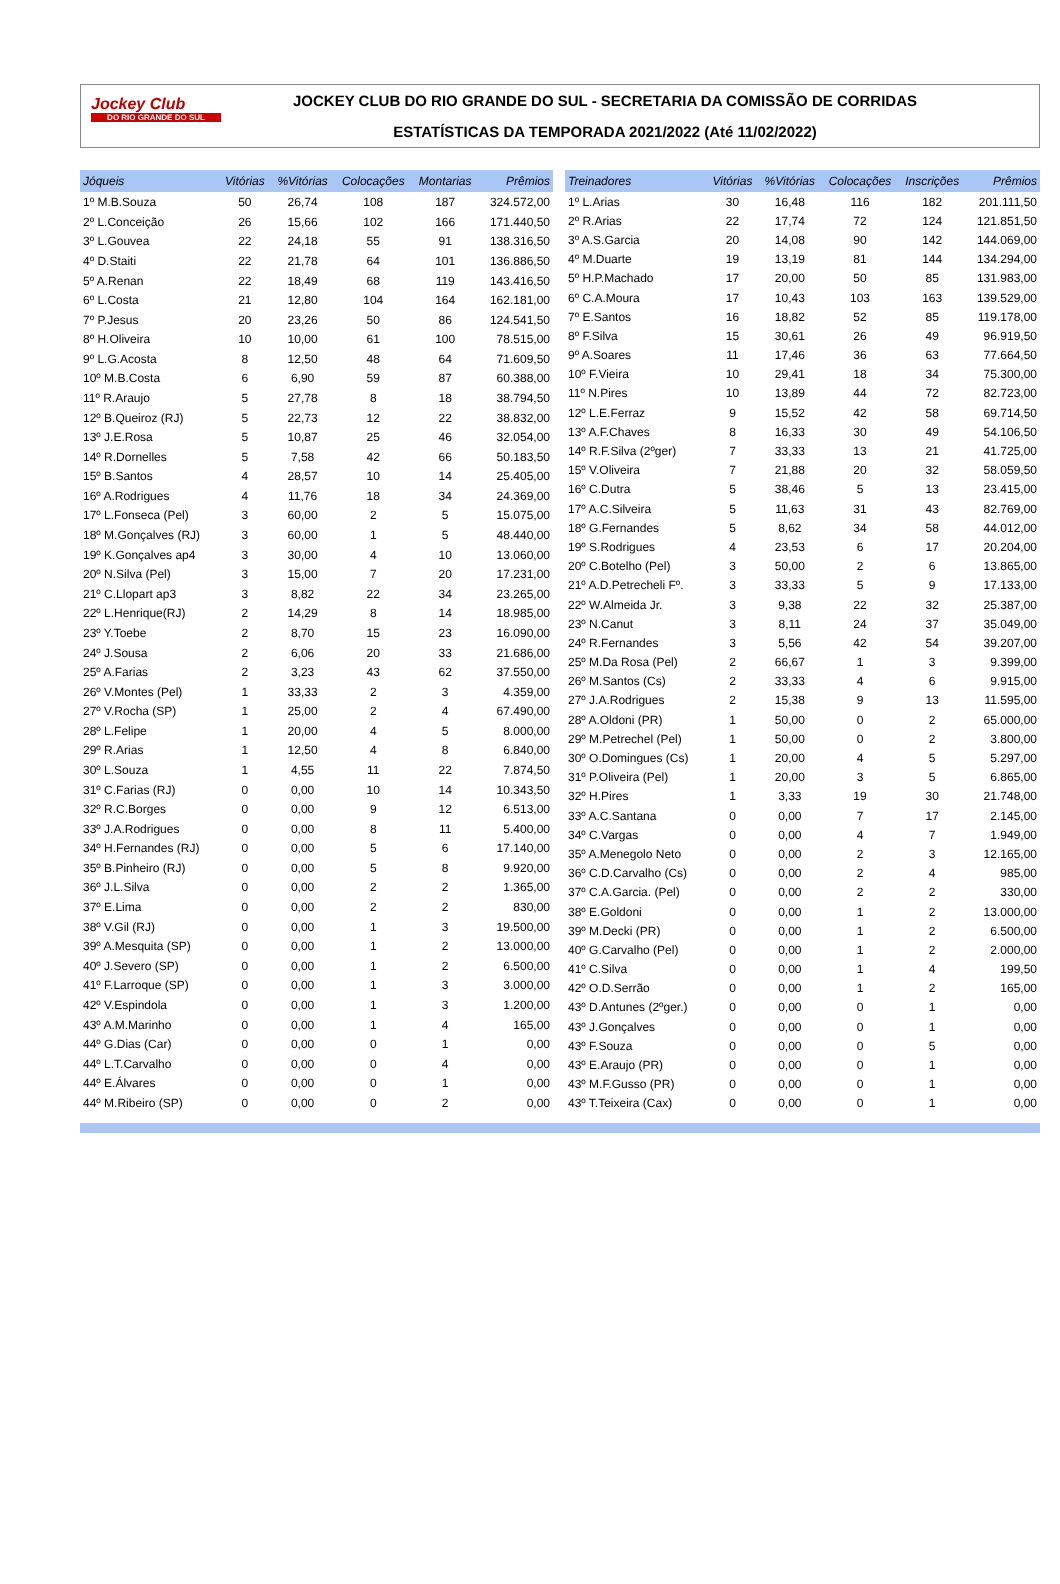Jockey Club
DO RIO GRANDE DO SUL
JOCKEY CLUB DO RIO GRANDE DO SUL - SECRETARIA DA COMISSÃO DE CORRIDAS
ESTATÍSTICAS DA TEMPORADA 2021/2022 (Até 11/02/2022)
| Jóqueis | Vitórias | %Vitórias | Colocações | Montarias | Prêmios |
| --- | --- | --- | --- | --- | --- |
| 1º M.B.Souza | 50 | 26,74 | 108 | 187 | 324.572,00 |
| 2º L.Conceição | 26 | 15,66 | 102 | 166 | 171.440,50 |
| 3º L.Gouvea | 22 | 24,18 | 55 | 91 | 138.316,50 |
| 4º D.Staiti | 22 | 21,78 | 64 | 101 | 136.886,50 |
| 5º A.Renan | 22 | 18,49 | 68 | 119 | 143.416,50 |
| 6º L.Costa | 21 | 12,80 | 104 | 164 | 162.181,00 |
| 7º P.Jesus | 20 | 23,26 | 50 | 86 | 124.541,50 |
| 8º H.Oliveira | 10 | 10,00 | 61 | 100 | 78.515,00 |
| 9º L.G.Acosta | 8 | 12,50 | 48 | 64 | 71.609,50 |
| 10º M.B.Costa | 6 | 6,90 | 59 | 87 | 60.388,00 |
| 11º R.Araujo | 5 | 27,78 | 8 | 18 | 38.794,50 |
| 12º B.Queiroz (RJ) | 5 | 22,73 | 12 | 22 | 38.832,00 |
| 13º J.E.Rosa | 5 | 10,87 | 25 | 46 | 32.054,00 |
| 14º R.Dornelles | 5 | 7,58 | 42 | 66 | 50.183,50 |
| 15º B.Santos | 4 | 28,57 | 10 | 14 | 25.405,00 |
| 16º A.Rodrigues | 4 | 11,76 | 18 | 34 | 24.369,00 |
| 17º L.Fonseca (Pel) | 3 | 60,00 | 2 | 5 | 15.075,00 |
| 18º M.Gonçalves (RJ) | 3 | 60,00 | 1 | 5 | 48.440,00 |
| 19º K.Gonçalves ap4 | 3 | 30,00 | 4 | 10 | 13.060,00 |
| 20º N.Silva (Pel) | 3 | 15,00 | 7 | 20 | 17.231,00 |
| 21º C.Llopart ap3 | 3 | 8,82 | 22 | 34 | 23.265,00 |
| 22º L.Henrique(RJ) | 2 | 14,29 | 8 | 14 | 18.985,00 |
| 23º Y.Toebe | 2 | 8,70 | 15 | 23 | 16.090,00 |
| 24º J.Sousa | 2 | 6,06 | 20 | 33 | 21.686,00 |
| 25º A.Farias | 2 | 3,23 | 43 | 62 | 37.550,00 |
| 26º V.Montes (Pel) | 1 | 33,33 | 2 | 3 | 4.359,00 |
| 27º V.Rocha (SP) | 1 | 25,00 | 2 | 4 | 67.490,00 |
| 28º L.Felipe | 1 | 20,00 | 4 | 5 | 8.000,00 |
| 29º R.Arias | 1 | 12,50 | 4 | 8 | 6.840,00 |
| 30º L.Souza | 1 | 4,55 | 11 | 22 | 7.874,50 |
| 31º C.Farias (RJ) | 0 | 0,00 | 10 | 14 | 10.343,50 |
| 32º R.C.Borges | 0 | 0,00 | 9 | 12 | 6.513,00 |
| 33º J.A.Rodrigues | 0 | 0,00 | 8 | 11 | 5.400,00 |
| 34º H.Fernandes (RJ) | 0 | 0,00 | 5 | 6 | 17.140,00 |
| 35º B.Pinheiro (RJ) | 0 | 0,00 | 5 | 8 | 9.920,00 |
| 36º J.L.Silva | 0 | 0,00 | 2 | 2 | 1.365,00 |
| 37º E.Lima | 0 | 0,00 | 2 | 2 | 830,00 |
| 38º V.Gil (RJ) | 0 | 0,00 | 1 | 3 | 19.500,00 |
| 39º A.Mesquita (SP) | 0 | 0,00 | 1 | 2 | 13.000,00 |
| 40º J.Severo (SP) | 0 | 0,00 | 1 | 2 | 6.500,00 |
| 41º F.Larroque (SP) | 0 | 0,00 | 1 | 3 | 3.000,00 |
| 42º V.Espindola | 0 | 0,00 | 1 | 3 | 1.200,00 |
| 43º A.M.Marinho | 0 | 0,00 | 1 | 4 | 165,00 |
| 44º G.Dias (Car) | 0 | 0,00 | 0 | 1 | 0,00 |
| 44º L.T.Carvalho | 0 | 0,00 | 0 | 4 | 0,00 |
| 44º E.Álvares | 0 | 0,00 | 0 | 1 | 0,00 |
| 44º M.Ribeiro (SP) | 0 | 0,00 | 0 | 2 | 0,00 |
| Treinadores | Vitórias | %Vitórias | Colocações | Inscrições | Prêmios |
| --- | --- | --- | --- | --- | --- |
| 1º L.Arias | 30 | 16,48 | 116 | 182 | 201.111,50 |
| 2º R.Arias | 22 | 17,74 | 72 | 124 | 121.851,50 |
| 3º A.S.Garcia | 20 | 14,08 | 90 | 142 | 144.069,00 |
| 4º M.Duarte | 19 | 13,19 | 81 | 144 | 134.294,00 |
| 5º H.P.Machado | 17 | 20,00 | 50 | 85 | 131.983,00 |
| 6º C.A.Moura | 17 | 10,43 | 103 | 163 | 139.529,00 |
| 7º E.Santos | 16 | 18,82 | 52 | 85 | 119.178,00 |
| 8º F.Silva | 15 | 30,61 | 26 | 49 | 96.919,50 |
| 9º A.Soares | 11 | 17,46 | 36 | 63 | 77.664,50 |
| 10º F.Vieira | 10 | 29,41 | 18 | 34 | 75.300,00 |
| 11º N.Pires | 10 | 13,89 | 44 | 72 | 82.723,00 |
| 12º L.E.Ferraz | 9 | 15,52 | 42 | 58 | 69.714,50 |
| 13º A.F.Chaves | 8 | 16,33 | 30 | 49 | 54.106,50 |
| 14º R.F.Silva (2ºger) | 7 | 33,33 | 13 | 21 | 41.725,00 |
| 15º V.Oliveira | 7 | 21,88 | 20 | 32 | 58.059,50 |
| 16º C.Dutra | 5 | 38,46 | 5 | 13 | 23.415,00 |
| 17º A.C.Silveira | 5 | 11,63 | 31 | 43 | 82.769,00 |
| 18º G.Fernandes | 5 | 8,62 | 34 | 58 | 44.012,00 |
| 19º S.Rodrigues | 4 | 23,53 | 6 | 17 | 20.204,00 |
| 20º C.Botelho (Pel) | 3 | 50,00 | 2 | 6 | 13.865,00 |
| 21º A.D.Petrecheli Fº. | 3 | 33,33 | 5 | 9 | 17.133,00 |
| 22º W.Almeida Jr. | 3 | 9,38 | 22 | 32 | 25.387,00 |
| 23º N.Canut | 3 | 8,11 | 24 | 37 | 35.049,00 |
| 24º R.Fernandes | 3 | 5,56 | 42 | 54 | 39.207,00 |
| 25º M.Da Rosa (Pel) | 2 | 66,67 | 1 | 3 | 9.399,00 |
| 26º M.Santos (Cs) | 2 | 33,33 | 4 | 6 | 9.915,00 |
| 27º J.A.Rodrigues | 2 | 15,38 | 9 | 13 | 11.595,00 |
| 28º A.Oldoni (PR) | 1 | 50,00 | 0 | 2 | 65.000,00 |
| 29º M.Petrechel (Pel) | 1 | 50,00 | 0 | 2 | 3.800,00 |
| 30º O.Domingues (Cs) | 1 | 20,00 | 4 | 5 | 5.297,00 |
| 31º P.Oliveira (Pel) | 1 | 20,00 | 3 | 5 | 6.865,00 |
| 32º H.Pires | 1 | 3,33 | 19 | 30 | 21.748,00 |
| 33º A.C.Santana | 0 | 0,00 | 7 | 17 | 2.145,00 |
| 34º C.Vargas | 0 | 0,00 | 4 | 7 | 1.949,00 |
| 35º A.Menegolo Neto | 0 | 0,00 | 2 | 3 | 12.165,00 |
| 36º C.D.Carvalho (Cs) | 0 | 0,00 | 2 | 4 | 985,00 |
| 37º C.A.Garcia. (Pel) | 0 | 0,00 | 2 | 2 | 330,00 |
| 38º E.Goldoni | 0 | 0,00 | 1 | 2 | 13.000,00 |
| 39º M.Decki (PR) | 0 | 0,00 | 1 | 2 | 6.500,00 |
| 40º G.Carvalho (Pel) | 0 | 0,00 | 1 | 2 | 2.000,00 |
| 41º C.Silva | 0 | 0,00 | 1 | 4 | 199,50 |
| 42º O.D.Serrão | 0 | 0,00 | 1 | 2 | 165,00 |
| 43º D.Antunes (2ºger.) | 0 | 0,00 | 0 | 1 | 0,00 |
| 43º J.Gonçalves | 0 | 0,00 | 0 | 1 | 0,00 |
| 43º F.Souza | 0 | 0,00 | 0 | 5 | 0,00 |
| 43º E.Araujo (PR) | 0 | 0,00 | 0 | 1 | 0,00 |
| 43º M.F.Gusso (PR) | 0 | 0,00 | 0 | 1 | 0,00 |
| 43º T.Teixeira (Cax) | 0 | 0,00 | 0 | 1 | 0,00 |